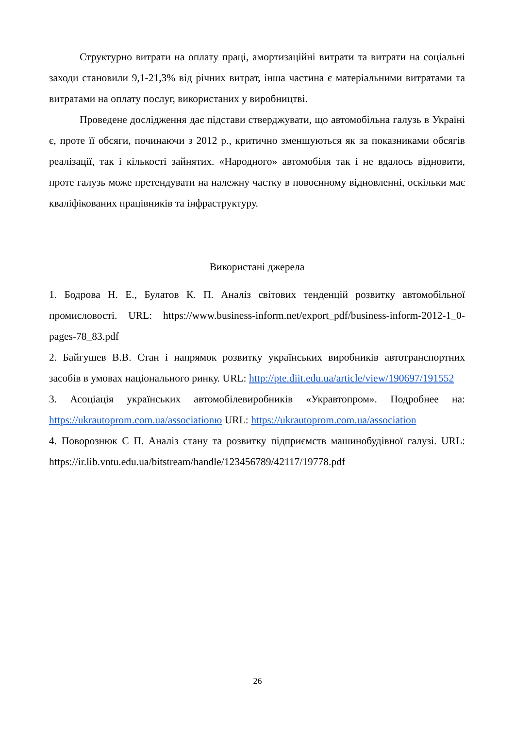Структурно витрати на оплату праці, амортизаційні витрати та витрати на соціальні заходи становили 9,1-21,3% від річних витрат, інша частина є матеріальними витратами та витратами на оплату послуг, використаних у виробництві.
Проведене дослідження дає підстави стверджувати, що автомобільна галузь в Україні є, проте її обсяги, починаючи з 2012 р., критично зменшуються як за показниками обсягів реалізації, так і кількості зайнятих. «Народного» автомобіля так і не вдалось відновити, проте галузь може претендувати на належну частку в повоєнному відновленні, оскільки має кваліфікованих працівників та інфраструктуру.
Використані джерела
1. Бодрова Н. Е., Булатов К. П. Аналіз світових тенденцій розвитку автомобільної промисловості. URL: https://www.business-inform.net/export_pdf/business-inform-2012-1_0-pages-78_83.pdf
2. Байгушев В.В. Стан і напрямок розвитку українських виробників автотранспортних засобів в умовах національного ринку. URL: http://pte.diit.edu.ua/article/view/190697/191552
3. Асоціація українських автомобілевиробників «Укравтопром». Подробнее на: https://ukrautoprom.com.ua/associationю URL: https://ukrautoprom.com.ua/association
4. Поворознюк С П. Аналіз стану та розвитку підприємств машинобудівної галузі. URL: https://ir.lib.vntu.edu.ua/bitstream/handle/123456789/42117/19778.pdf
26